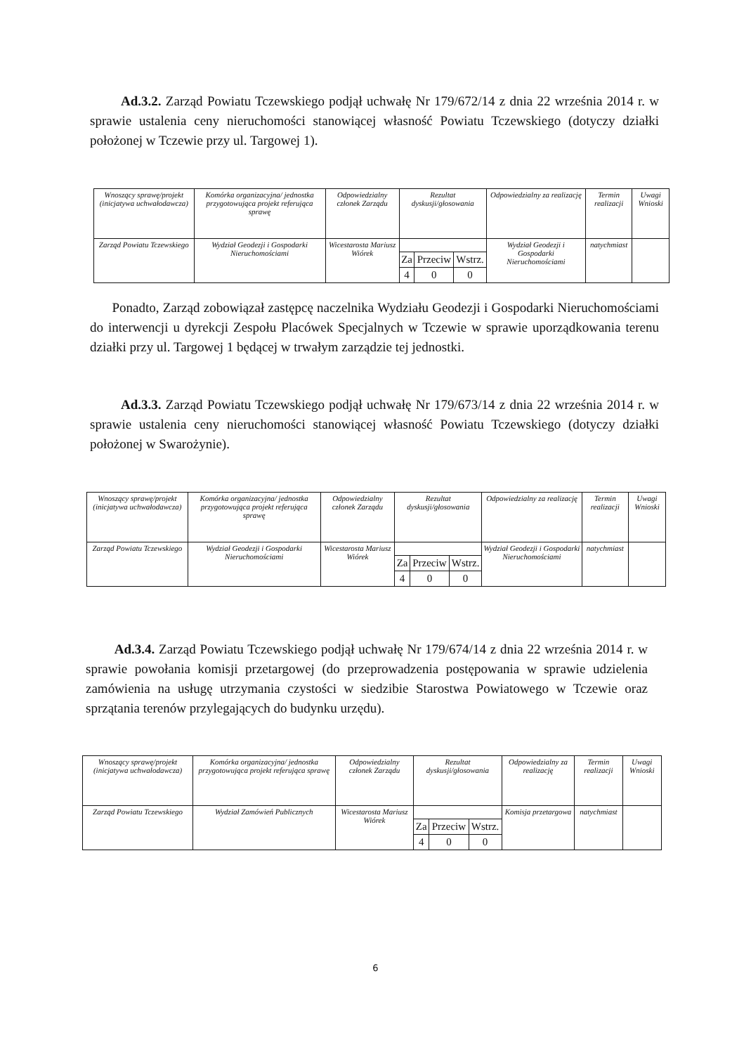Ad.3.2. Zarząd Powiatu Tczewskiego podjął uchwałę Nr 179/672/14 z dnia 22 września 2014 r. w sprawie ustalenia ceny nieruchomości stanowiącej własność Powiatu Tczewskiego (dotyczy działki położonej w Tczewie przy ul. Targowej 1).
| Wnoszący sprawę/projekt (inicjatywa uchwałodawcza) | Komórka organizacyjna/ jednostka przygotowująca projekt referująca sprawę | Odpowiedzialny członek Zarządu | Rezultat dyskusji/głosowania | | | Odpowiedzialny za realizację | Termin realizacji | Uwagi Wnioski |
| Zarząd Powiatu Tczewskiego | Wydział Geodezji i Gospodarki Nieruchomościami | Wicestarosta Mariusz Wiórek | | | | Wydział Geodezji i Gospodarki Nieruchomościami | natychmiast | |
| | | | Za | Przeciw | Wstrz. | | | |
| | | | 4 | 0 | 0 | | | |
Ponadto, Zarząd zobowiązał zastępcę naczelnika Wydziału Geodezji i Gospodarki Nieruchomościami do interwencji u dyrekcji Zespołu Placówek Specjalnych w Tczewie w sprawie uporządkowania terenu działki przy ul. Targowej 1 będącej w trwałym zarządzie tej jednostki.
Ad.3.3. Zarząd Powiatu Tczewskiego podjął uchwałę Nr 179/673/14 z dnia 22 września 2014 r. w sprawie ustalenia ceny nieruchomości stanowiącej własność Powiatu Tczewskiego (dotyczy działki położonej w Swarożynie).
| Wnoszący sprawę/projekt (inicjatywa uchwałodawcza) | Komórka organizacyjna/ jednostka przygotowująca projekt referująca sprawę | Odpowiedzialny członek Zarządu | Rezultat dyskusji/głosowania | | | Odpowiedzialny za realizację | Termin realizacji | Uwagi Wnioski |
| Zarząd Powiatu Tczewskiego | Wydział Geodezji i Gospodarki Nieruchomościami | Wicestarosta Mariusz Wiórek | | | | Wydział Geodezji i Gospodarki Nieruchomościami | natychmiast | |
| | | | Za | Przeciw | Wstrz. | | | |
| | | | 4 | 0 | 0 | | | |
Ad.3.4. Zarząd Powiatu Tczewskiego podjął uchwałę Nr 179/674/14 z dnia 22 września 2014 r. w sprawie powołania komisji przetargowej (do przeprowadzenia postępowania w sprawie udzielenia zamówienia na usługę utrzymania czystości w siedzibie Starostwa Powiatowego w Tczewie oraz sprzątania terenów przylegających do budynku urzędu).
| Wnoszący sprawę/projekt (inicjatywa uchwałodawcza) | Komórka organizacyjna/ jednostka przygotowująca projekt referująca sprawę | Odpowiedzialny członek Zarządu | Rezultat dyskusji/głosowania | | | Odpowiedzialny za realizację | Termin realizacji | Uwagi Wnioski |
| Zarząd Powiatu Tczewskiego | Wydział Zamówień Publicznych | Wicestarosta Mariusz Wiórek | | | | Komisja przetargowa | natychmiast | |
| | | | Za | Przeciw | Wstrz. | | | |
| | | | 4 | 0 | 0 | | | |
6